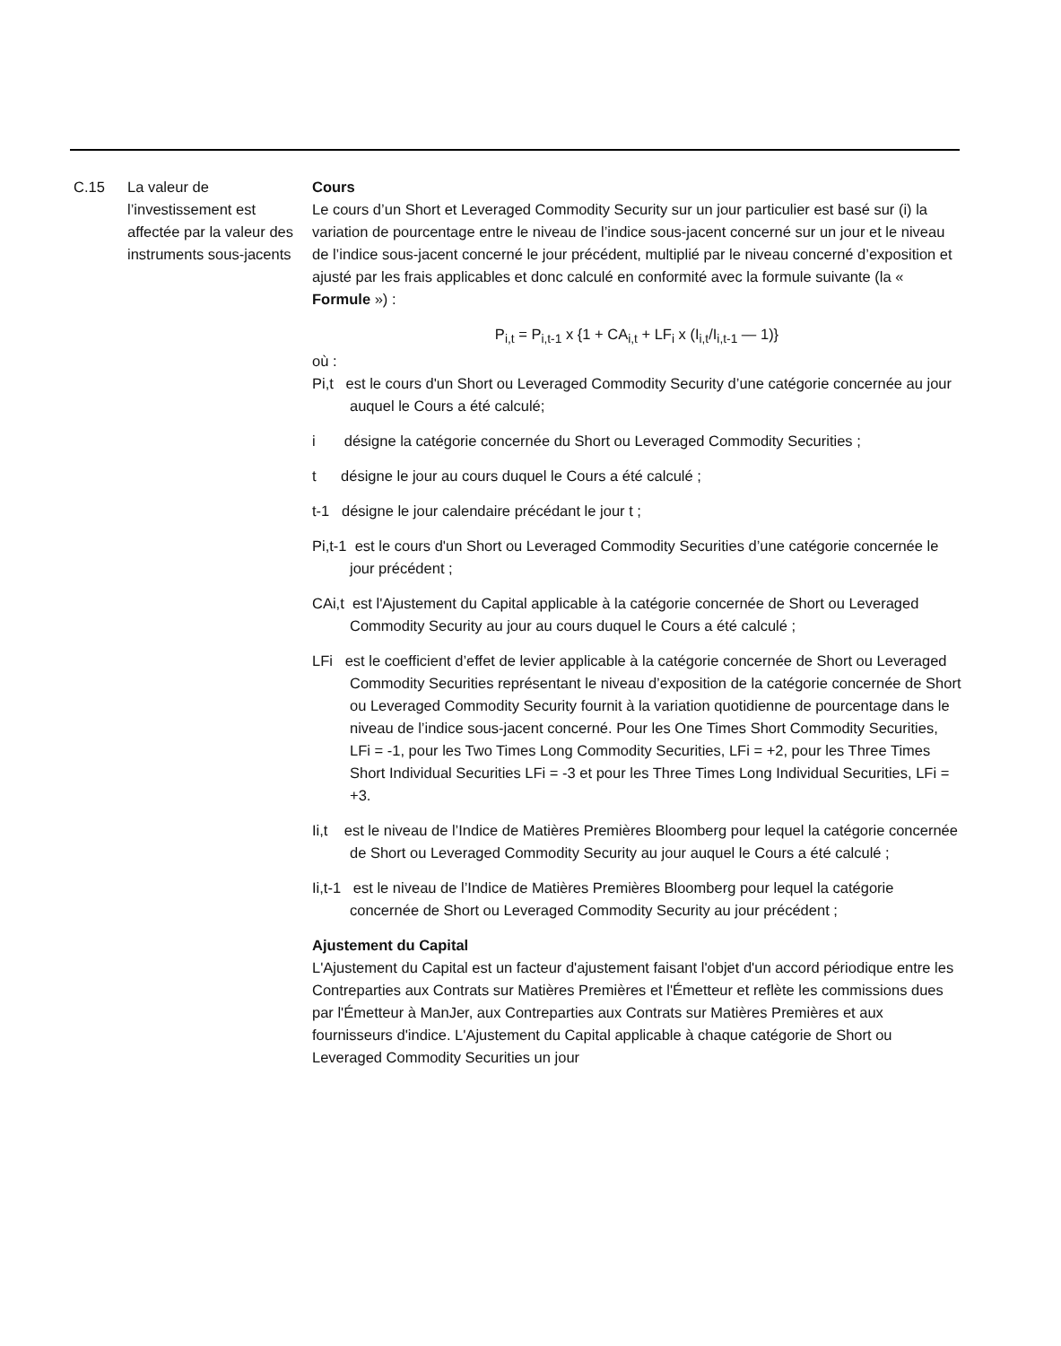| C.15 | La valeur de l’investissement est affectée par la valeur des instruments sous-jacents | Cours Le cours d’un Short et Leveraged Commodity Security sur un jour particulier est basé sur (i) la variation de pourcentage entre le niveau de l’indice sous-jacent concerné sur un jour et le niveau de l’indice sous-jacent concerné le jour précédent, multiplié par le niveau concerné d’exposition et ajusté par les frais applicables et donc calculé en conformité avec la formule suivante (la « Formule ») : P<sub>i,t</sub> = P<sub>i,t-1</sub> x {1 + CA<sub>i,t</sub> + LF<sub>i</sub> x (I<sub>i,t</sub>/I<sub>i,t-1</sub> — 1)} où : Pi,t est le cours d'un Short ou Leveraged Commodity Security d’une catégorie concernée au jour auquel le Cours a été calculé; i désigne la catégorie concernée du Short ou Leveraged Commodity Securities ; t désigne le jour au cours duquel le Cours a été calculé ; t-1 désigne le jour calendaire précédant le jour t ; Pi,t-1 est le cours d'un Short ou Leveraged Commodity Securities d’une catégorie concernée le jour précédent ; CAi,t est l'Ajustement du Capital applicable à la catégorie concernée de Short ou Leveraged Commodity Security au jour au cours duquel le Cours a été calculé ; LFi est le coefficient d’effet de levier applicable à la catégorie concernée de Short ou Leveraged Commodity Securities représentant le niveau d’exposition de la catégorie concernée de Short ou Leveraged Commodity Security fournit à la variation quotidienne de pourcentage dans le niveau de l’indice sous-jacent concerné. Pour les One Times Short Commodity Securities, LFi = -1, pour les Two Times Long Commodity Securities, LFi = +2, pour les Three Times Short Individual Securities LFi = -3 et pour les Three Times Long Individual Securities, LFi = +3. Ii,t est le niveau de l’Indice de Matières Premières Bloomberg pour lequel la catégorie concernée de Short ou Leveraged Commodity Security au jour auquel le Cours a été calculé ; Ii,t-1 est le niveau de l’Indice de Matières Premières Bloomberg pour lequel la catégorie concernée de Short ou Leveraged Commodity Security au jour précédent ; Ajustement du Capital L'Ajustement du Capital est un facteur d'ajustement faisant l'objet d'un accord périodique entre les Contreparties aux Contrats sur Matières Premières et l'Émetteur et reflète les commissions dues par l'Émetteur à ManJer, aux Contreparties aux Contrats sur Matières Premières et aux fournisseurs d'indice. L'Ajustement du Capital applicable à chaque catégorie de Short ou Leveraged Commodity Securities un jour |